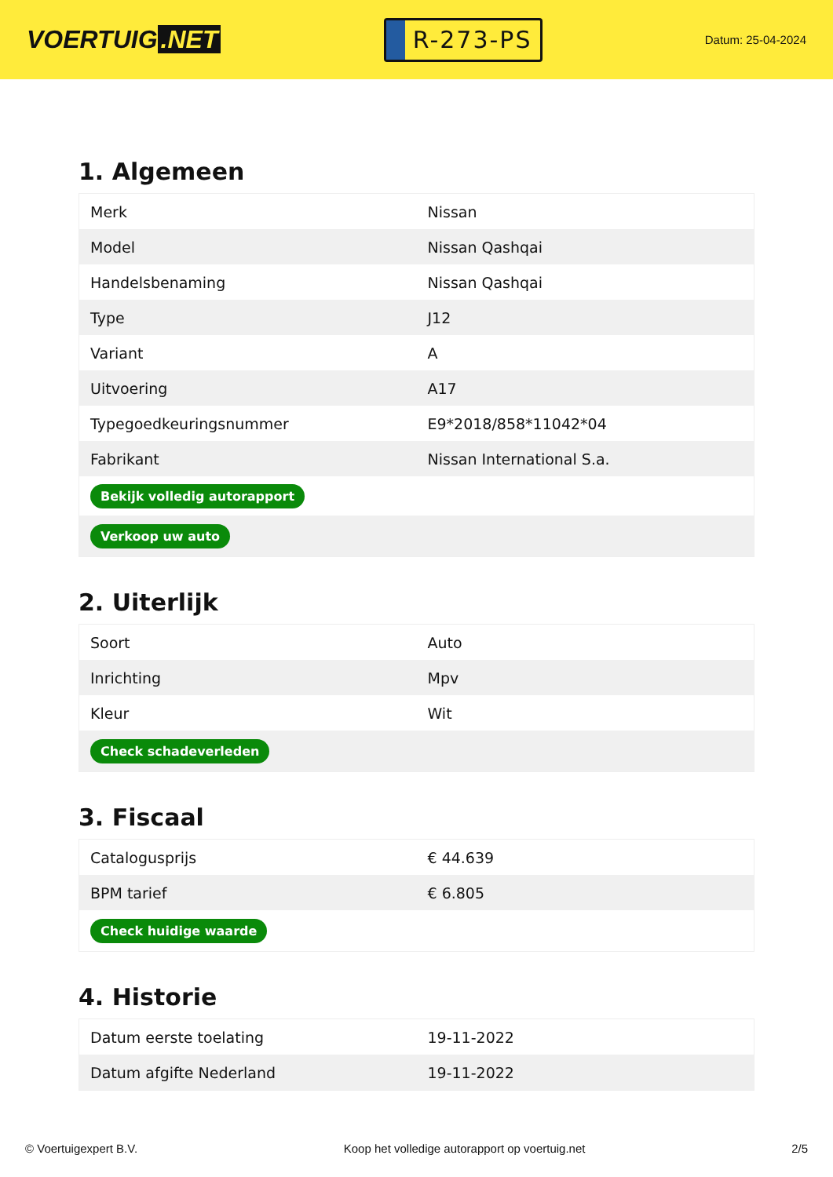VOERTUIG.NET
R-273-PS
Datum: 25-04-2024
1. Algemeen
| Merk | Nissan |
| Model | Nissan Qashqai |
| Handelsbenaming | Nissan Qashqai |
| Type | J12 |
| Variant | A |
| Uitvoering | A17 |
| Typegoedkeuringsnummer | E9*2018/858*11042*04 |
| Fabrikant | Nissan International S.a. |
| Bekijk volledig autorapport | |
| Verkoop uw auto | |
2. Uiterlijk
| Soort | Auto |
| Inrichting | Mpv |
| Kleur | Wit |
| Check schadeverleden | |
3. Fiscaal
| Catalogusprijs | € 44.639 |
| BPM tarief | € 6.805 |
| Check huidige waarde | |
4. Historie
| Datum eerste toelating | 19-11-2022 |
| Datum afgifte Nederland | 19-11-2022 |
© Voertuigexpert B.V. Koop het volledige autorapport op voertuig.net 2/5